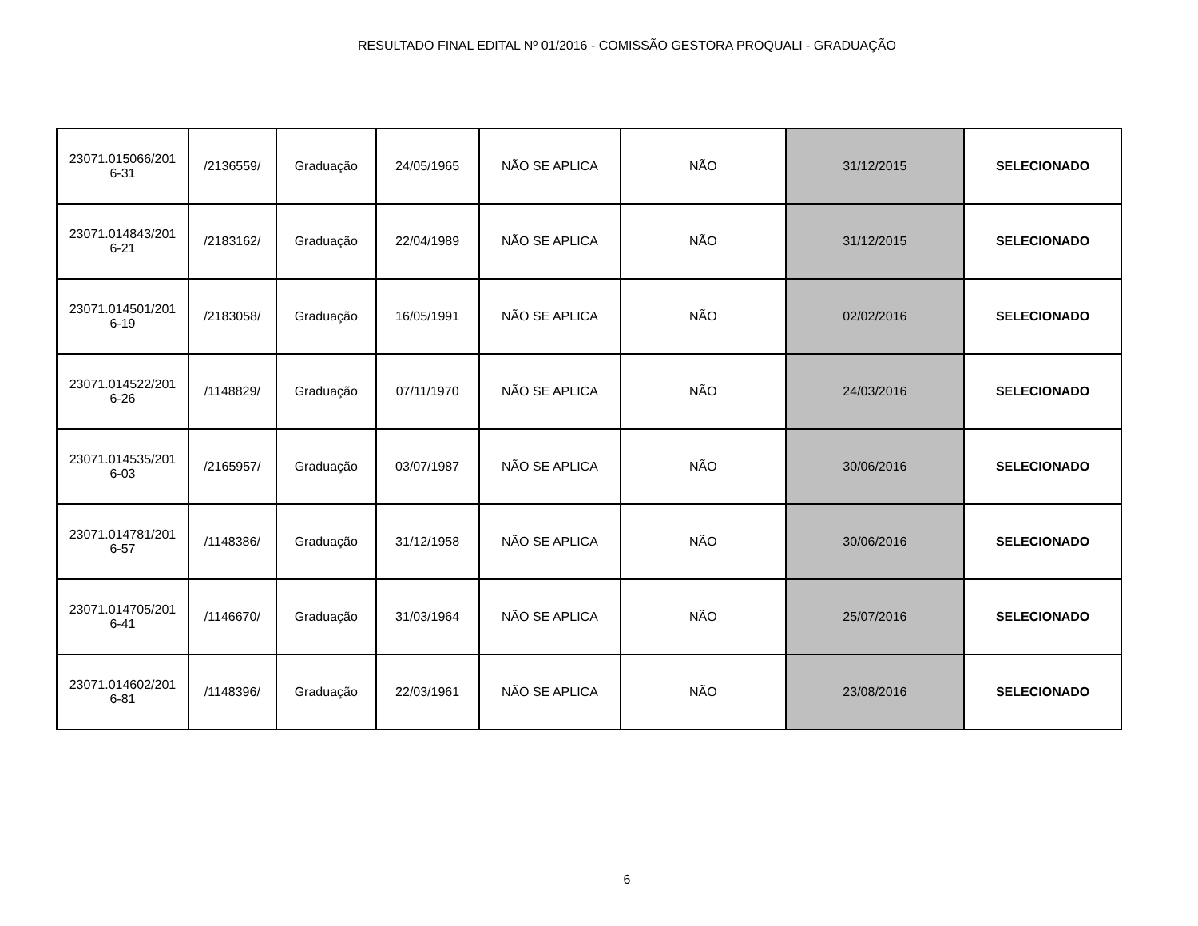RESULTADO FINAL EDITAL Nº 01/2016 - COMISSÃO GESTORA PROQUALI - GRADUAÇÃO
| 23071.015066/201 6-31 | /2136559/ | Graduação | 24/05/1965 | NÃO SE APLICA | NÃO | 31/12/2015 | SELECIONADO |
| 23071.014843/201 6-21 | /2183162/ | Graduação | 22/04/1989 | NÃO SE APLICA | NÃO | 31/12/2015 | SELECIONADO |
| 23071.014501/201 6-19 | /2183058/ | Graduação | 16/05/1991 | NÃO SE APLICA | NÃO | 02/02/2016 | SELECIONADO |
| 23071.014522/201 6-26 | /1148829/ | Graduação | 07/11/1970 | NÃO SE APLICA | NÃO | 24/03/2016 | SELECIONADO |
| 23071.014535/201 6-03 | /2165957/ | Graduação | 03/07/1987 | NÃO SE APLICA | NÃO | 30/06/2016 | SELECIONADO |
| 23071.014781/201 6-57 | /1148386/ | Graduação | 31/12/1958 | NÃO SE APLICA | NÃO | 30/06/2016 | SELECIONADO |
| 23071.014705/201 6-41 | /1146670/ | Graduação | 31/03/1964 | NÃO SE APLICA | NÃO | 25/07/2016 | SELECIONADO |
| 23071.014602/201 6-81 | /1148396/ | Graduação | 22/03/1961 | NÃO SE APLICA | NÃO | 23/08/2016 | SELECIONADO |
6